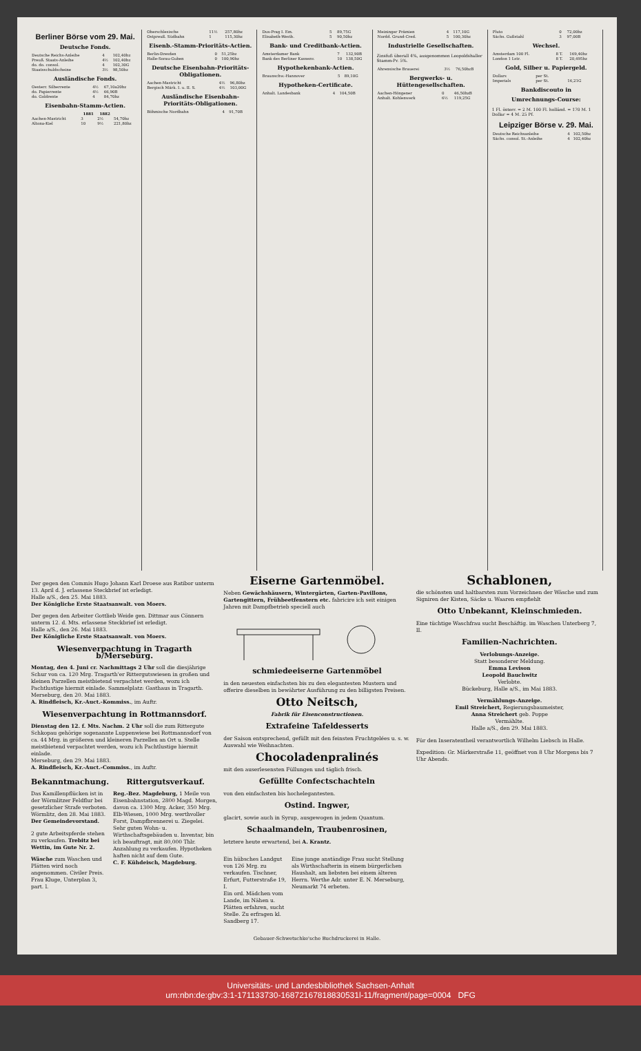Berliner Börse vom 29. Mai.
Deutsche Fonds.
| Deutsche Reichs-Anleihe | 4 | 102,40bz |
| Preuß. Staats-Anleihe | 4½ | 102,40bz |
| do. do. consol. | 4 | 102,30G |
| Staatsschuldscheine | 3½ | 98,50bz |
Ausländische Fonds.
| Oesterr. Silberrente | 4½ | 67,10a20bz |
| do. Papierrente | 4½ | 66,90B |
| do. Goldrente | 4 | 84,70bz |
Eisenbahn-Stamm-Actien.
| | 1881 | 1882 | |
| --- | --- | --- | --- |
| Aachen-Mastricht | 3 | 2½ | 54,70bz |
| Altona-Kiel | 10 | 9½ | 221,80bz |
| Oberschlesische | 11½ | 257,80bz |
| Ostpreuß. Südbahn | 1 | 115,30bz |
Eisenb.-Stamm-Prioritäts-Actien.
| Berlin-Dresden | 0 | 51,25bz |
| Halle-Sorau-Guben | 0 | 100,90bz |
Deutsche Eisenbahn-Prioritäts-Obligationen.
| Aachen-Mastricht | 4½ | 96,80bz |
| Bergisch Märk. I. u. II. S. | 4½ | 103,00G |
Ausländische Eisenbahn-Prioritäts-Obligationen.
| Böhmische Nordbahn | 4 | 91,70B |
| Dux-Prag I. Em. | 5 | 89,75G |
| Elisabeth-Westb. | 5 | 90,50bz |
Bank- und Creditbank-Actien.
| Amsterdamer Bank | 7 | 132,90B |
| Bank des Berliner Kassenv. | 10 | 138,50G |
Hypothekenbank-Actien.
| Braunschw.-Hannover | 5 | 89,10G |
Hypotheken-Certificate.
| Anhalt. Landesbank | 4 | 104,50B |
| Meininger Prämien | 4 | 117,10G |
| Nordd. Grund-Cred. | 5 | 100,30bz |
Industrielle Gesellschaften.
Zinsfuß überall 4%, ausgenommen Leopoldshaller Stamm-Pr. 5%.
| Ahrensische Brauerei | 3½ | 76,50bzB |
Bergwerks- u. Hüttengesellschaften.
| Aachen-Höngener | 0 | 46,50bzB |
| Anhalt. Kohlenwerk | 6½ | 119,25G |
| Pluto | 0 | 72,00bz |
| Sächs. Gußstahl | 3 | 97,00B |
Wechsel.
| Amsterdam 100 Fl. | 8 T. | 169,40bz |
| London 1 Lstr. | 8 T. | 20,495bz |
Gold, Silber u. Papiergeld.
| Dollars | per St. | |
| Imperials | per St. | 16,21G |
Bankdiscouto in
Umrechnungs-Course:
1 Fl. österr. = 2 M. 100 Fl. holländ. = 170 M. 1 Dollar = 4 M. 25 Pf.
Leipziger Börse v. 29. Mai.
| Deutsche Reichsanleihe | 4 | 102,50bz |
| Sächs. consol. St.-Anleihe | 4 | 102,40bz |
Der gegen den Commis Hugo Johann Karl Droese aus Ratibor unterm 13. April d. J. erlassene Steckbrief ist erledigt.
Halle a/S., den 25. Mai 1883.
Der Königliche Erste Staatsanwalt. von Moers.
Der gegen den Arbeiter Gottlieb Weide gen. Dittmar aus Cönnern unterm 12. d. Mts. erlassene Steckbrief ist erledigt.
Halle a/S., den 26. Mai 1883.
Der Königliche Erste Staatsanwalt. von Moers.
Wiesenverpachtung in Tragarth b/Merseburg.
Montag, den 4. Juni cr. Nachmittags 2 Uhr soll die diesjährige Schur von ca. 120 Mrg. Tragarth'er Ritterguts­wiesen in großen und kleinen Parzellen meistbietend verpachtet werden, wozu ich Pachtlustige hiermit einlade. Sammelplatz: Gasthaus in Tragarth.
Merseburg, den 20. Mai 1883.
A. Rindfleisch, Kr.-Auct.-Kommiss., im Auftr.
Wiesenverpachtung in Rottmannsdorf.
Dienstag den 12. f. Mts. Nachm. 2 Uhr soll die zum Rittergute Schkopau gehörige sogenannte Luppenwiese bei Rottmannsdorf von ca. 44 Mrg. in größeren und kleineren Parzellen an Ort u. Stelle meistbietend verpachtet werden, wozu ich Pachtlustige hiermit einlade.
Merseburg, den 29. Mai 1883.
A. Rindfleisch, Kr.-Auct.-Commiss., im Auftr.
Bekanntmachung.
Das Kamillenpflücken ist in der Wörmlitzer Feldflur bei gesetzlicher Strafe verboten.
Wörmlitz, den 28. Mai 1883.
Der Gemeindevorstand.
2 gute Arbeitspferde stehen zu verkaufen. Trebitz bei Wettin, im Gute Nr. 2.
Wäsche zum Waschen und Plätten wird noch angenommen. Civiler Preis. Frau Kluge, Unterplan 3, part. l.
Rittergutsverkauf.
Reg.-Bez. Magdeburg, 1 Meile von Eisenbahnstation, 2800 Magd. Morgen, davon ca. 1300 Mrg. Acker, 350 Mrg. Elb-Wiesen, 1000 Mrg. werthvoller Forst, Dampfbrennerei u. Ziegelei. Sehr guten Wohn- u. Wirthschaftsgebäuden u. Inventar, bin ich beauftragt, mit 80,000 Thlr. Anzahlung zu verkaufen. Hypotheken haften nicht auf dem Gute.
C. F. Kühdeisch, Magdeburg.
Eiserne Gartenmöbel.
Neben Gewächshäusern, Wintergärten, Garten-Pavillons, Gartengittern, Frühbeetfenstern etc. fabricire ich seit einigen Jahren mit Dampfbetrieb speciell auch
schmiedeeiserne Gartenmöbel
in den neuesten einfachsten bis zu den elegantesten Mustern und offerire dieselben in bewährter Ausführung zu den billigsten Preisen.
Otto Neitsch,
Fabrik für Eisenconstructionen.
Extrafeine Tafeldesserts
der Saison entsprechend, gefüllt mit den feinsten Fruchtgelées u. s. w. Auswahl wie Weihnachten.
Chocoladenpralinés
mit den auserlesensten Füllungen und täglich frisch.
Gefüllte Confectschachteln
von den einfachsten bis hochelegantesten.
Ostind. Ingwer,
glacirt, sowie auch in Syrup, ausgewogen in jedem Quantum.
Schaalmandeln, Traubenrosinen,
letztere heute erwartend, bei A. Krantz.
Ein hübsches Landgut von 126 Mrg. zu verkaufen. Tischner, Erfurt, Futterstraße 19, I.
Ein ord. Mädchen vom Lande, im Nähen u. Plätten erfahren, sucht Stelle. Zu erfragen kl. Sandberg 17.
Eine junge anständige Frau sucht Stellung als Wirthschafterin in einem bürgerlichen Haushalt, am liebsten bei einem älteren Herrn. Werthe Adr. unter E. N. Merseburg, Neumarkt 74 erbeten.
Schablonen,
die schönsten und haltbarsten zum Vorzeichnen der Wäsche und zum Signiren der Kisten, Säcke u. Waaren empfiehlt
Otto Unbekannt, Kleinschmieden.
Eine tüchtige Waschfrau sucht Beschäftig. im Waschen Unterberg 7, II.
Familien-Nachrichten.
Verlobungs-Anzeige.
Statt besonderer Meldung.
Emma Levison
Leopold Bauchwitz
Verlobte.
Bückeburg, Halle a/S., im Mai 1883.
Vermählungs-Anzeige.
Emil Streichert, Regierungsbaumeister,
Anna Streichert geb. Poppe
Vermählte.
Halle a/S., den 29. Mai 1883.
Für den Inseratentheil verantwortlich Wilhelm Liebsch in Halle.
Expedition: Gr. Märkerstraße 11, geöffnet von 8 Uhr Morgens bis 7 Uhr Abends.
Gebauer-Schwetschke'sche Buchdruckerei in Halle.
Universitäts- und Landesbibliothek Sachsen-Anhalt
urn:nbn:de:gbv:3:1-171133730-16872167818830531l-11/fragment/page=0004 DFG